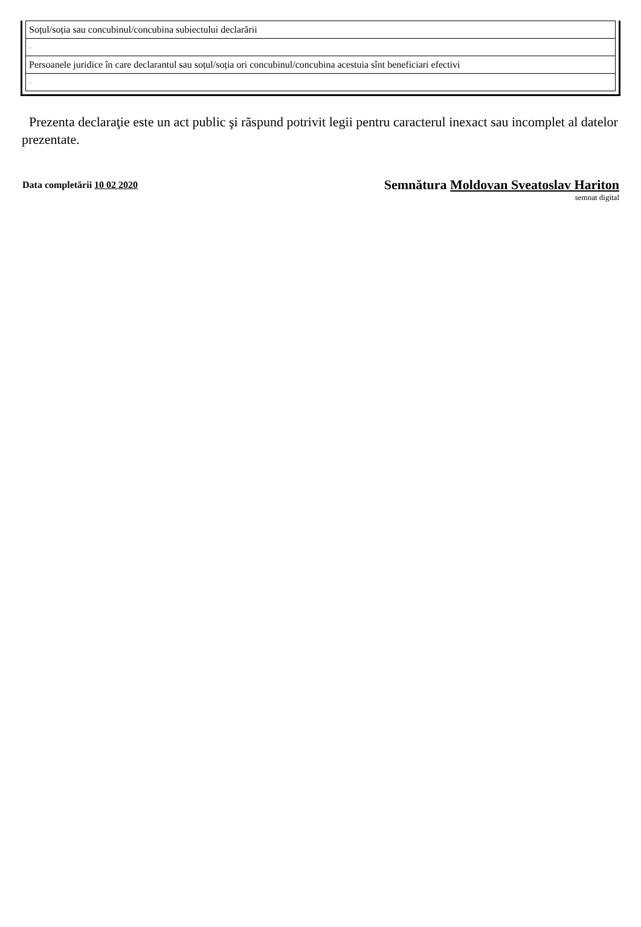| Soțul/soția sau concubinul/concubina subiectului declarării |
| - |
| Persoanele juridice în care declarantul sau soțul/soția ori concubinul/concubina acestuia sînt beneficiari efectivi |
| - |
Prezenta declaraţie este un act public şi răspund potrivit legii pentru caracterul inexact sau incomplet al datelor prezentate.
Data completării 10 02 2020
Semnătura Moldovan Sveatoslav Hariton
semnat digital